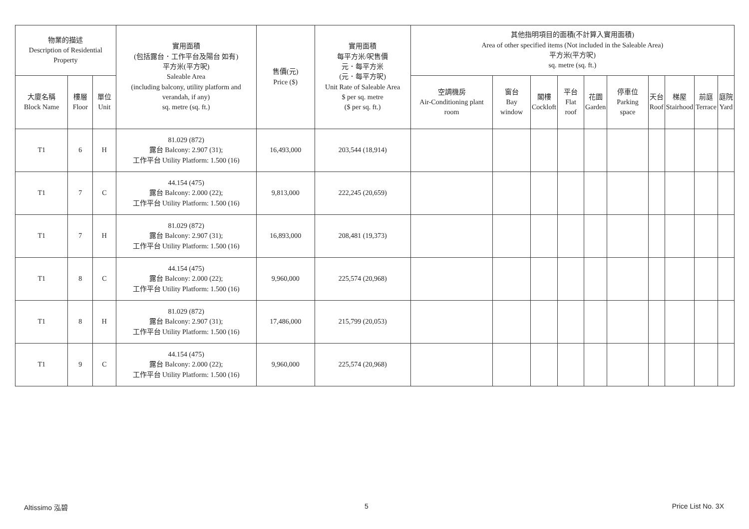| 物業的描述 Description of Residential Property | | | 實用面積 (包括露台．工作平台及陽台 如有) 平方米(平方呎) Saleable Area (including balcony, utility platform and verandah, if any) sq. metre (sq. ft.) | 售價(元) Price ($) | 實用面積 每平方米/呎售價 元．每平方米 (元．每平方呎) Unit Rate of Saleable Area $ per sq. metre ($ per sq. ft.) | 其他指明項目的面積(不計算入實用面積) Area of other specified items (Not included in the Saleable Area) 平方米(平方呎) sq. metre (sq. ft.) | | | | | | | | | |
| --- | --- | --- | --- | --- | --- | --- | --- | --- | --- | --- | --- | --- | --- | --- | --- |
| 大廈名稱 Block Name | 樓層 Floor | 單位 Unit | | | | 空調機房 Air-Conditioning plant room | 窗台 Bay window | 閣樓 Cockloft | 平台 Flat roof | 花園 Garden | 停車位 Parking space | 天台 Roof | 梯屋 Stairhood | 前庭 Terrace | 庭院 Yard |
| T1 | 6 | H | 81.029 (872) 露台 Balcony: 2.907 (31); 工作平台 Utility Platform: 1.500 (16) | 16,493,000 | 203,544 (18,914) | | | | | | | | | | |
| T1 | 7 | C | 44.154 (475) 露台 Balcony: 2.000 (22); 工作平台 Utility Platform: 1.500 (16) | 9,813,000 | 222,245 (20,659) | | | | | | | | | | |
| T1 | 7 | H | 81.029 (872) 露台 Balcony: 2.907 (31); 工作平台 Utility Platform: 1.500 (16) | 16,893,000 | 208,481 (19,373) | | | | | | | | | | |
| T1 | 8 | C | 44.154 (475) 露台 Balcony: 2.000 (22); 工作平台 Utility Platform: 1.500 (16) | 9,960,000 | 225,574 (20,968) | | | | | | | | | | |
| T1 | 8 | H | 81.029 (872) 露台 Balcony: 2.907 (31); 工作平台 Utility Platform: 1.500 (16) | 17,486,000 | 215,799 (20,053) | | | | | | | | | | |
| T1 | 9 | C | 44.154 (475) 露台 Balcony: 2.000 (22); 工作平台 Utility Platform: 1.500 (16) | 9,960,000 | 225,574 (20,968) | | | | | | | | | | |
Altissimo 泓碧 5 Price List No. 3X